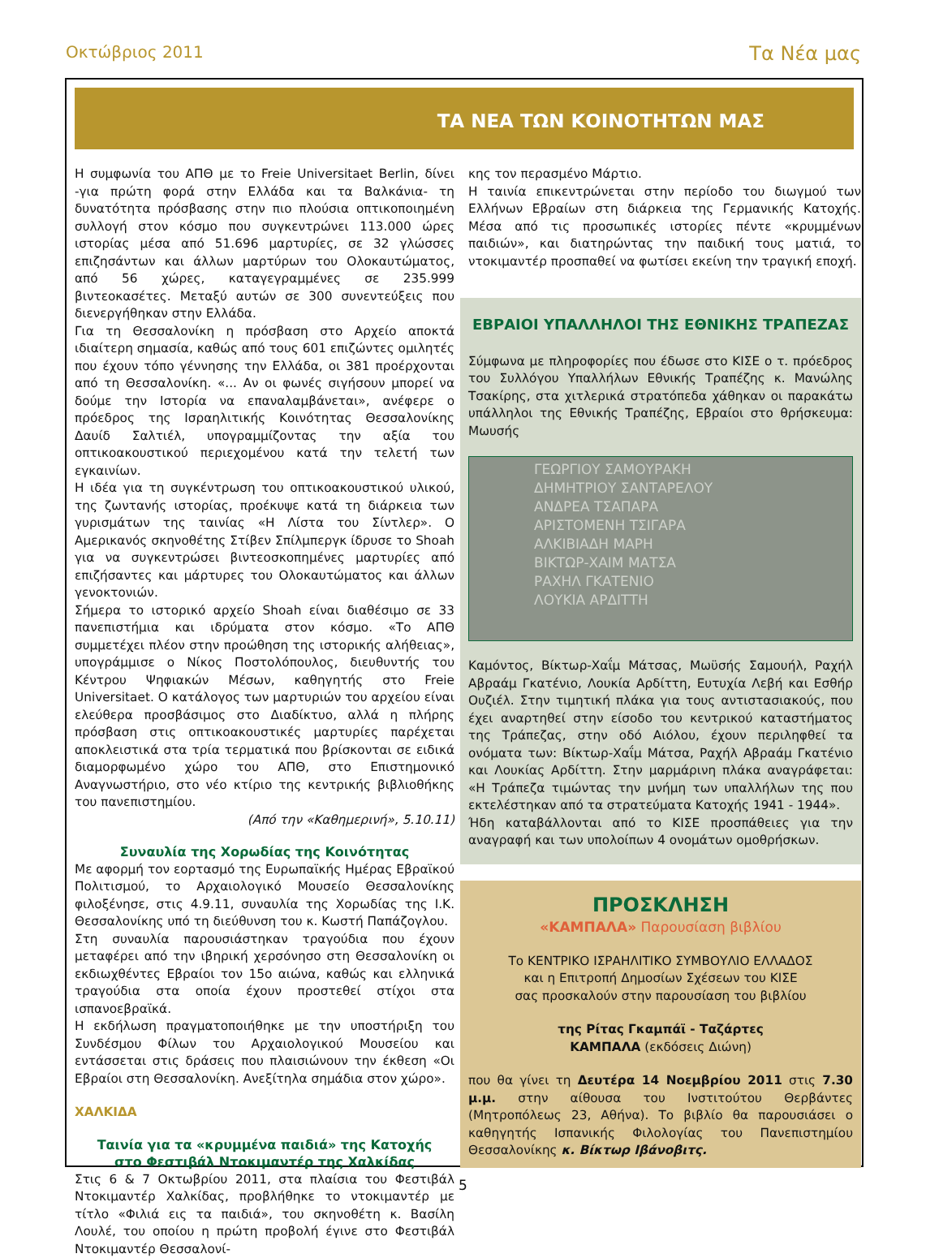Οκτώβριος 2011 Τα Νέα μας
ΤΑ ΝΕΑ ΤΩΝ ΚΟΙΝΟΤΗΤΩΝ ΜΑΣ
Η συμφωνία του ΑΠΘ με το Freie Universitaet Berlin, δίνει -για πρώτη φορά στην Ελλάδα και τα Βαλκάνια- τη δυνατότητα πρόσβασης στην πιο πλούσια οπτικοποιημένη συλλογή στον κόσμο που συγκεντρώνει 113.000 ώρες ιστορίας μέσα από 51.696 μαρτυρίες, σε 32 γλώσσες επιζησάντων και άλλων μαρτύρων του Ολοκαυτώματος, από 56 χώρες, καταγεγραμμένες σε 235.999 βιντεοκασέτες. Μεταξύ αυτών σε 300 συνεντεύξεις που διενεργήθηκαν στην Ελλάδα.
Για τη Θεσσαλονίκη η πρόσβαση στο Αρχείο αποκτά ιδιαίτερη σημασία, καθώς από τους 601 επιζώντες ομιλητές που έχουν τόπο γέννησης την Ελλάδα, οι 381 προέρχονται από τη Θεσσαλονίκη. «... Αν οι φωνές σιγήσουν μπορεί να δούμε την Ιστορία να επαναλαμβάνεται», ανέφερε ο πρόεδρος της Ισραηλιτικής Κοινότητας Θεσσαλονίκης Δαυίδ Σαλτιέλ, υπογραμμίζοντας την αξία του οπτικοακουστικού περιεχομένου κατά την τελετή των εγκαινίων.
Η ιδέα για τη συγκέντρωση του οπτικοακουστικού υλικού, της ζωντανής ιστορίας, προέκυψε κατά τη διάρκεια των γυρισμάτων της ταινίας «Η Λίστα του Σίντλερ». Ο Αμερικανός σκηνοθέτης Στίβεν Σπίλμπεργκ ίδρυσε το Shoah για να συγκεντρώσει βιντεοσκοπημένες μαρτυρίες από επιζήσαντες και μάρτυρες του Ολοκαυτώματος και άλλων γενοκτονιών.
Σήμερα το ιστορικό αρχείο Shoah είναι διαθέσιμο σε 33 πανεπιστήμια και ιδρύματα στον κόσμο. «Το ΑΠΘ συμμετέχει πλέον στην προώθηση της ιστορικής αλήθειας», υπογράμμισε ο Νίκος Ποστολόπουλος, διευθυντής του Κέντρου Ψηφιακών Μέσων, καθηγητής στο Freie Universitaet. Ο κατάλογος των μαρτυριών του αρχείου είναι ελεύθερα προσβάσιμος στο Διαδίκτυο, αλλά η πλήρης πρόσβαση στις οπτικοακουστικές μαρτυρίες παρέχεται αποκλειστικά στα τρία τερματικά που βρίσκονται σε ειδικά διαμορφωμένο χώρο του ΑΠΘ, στο Επιστημονικό Αναγνωστήριο, στο νέο κτίριο της κεντρικής βιβλιοθήκης του πανεπιστημίου.
(Από την «Καθημερινή», 5.10.11)
Συναυλία της Χορωδίας της Κοινότητας
Με αφορμή τον εορτασμό της Ευρωπαϊκής Ημέρας Εβραϊκού Πολιτισμού, το Αρχαιολογικό Μουσείο Θεσσαλονίκης φιλοξένησε, στις 4.9.11, συναυλία της Χορωδίας της Ι.Κ. Θεσσαλονίκης υπό τη διεύθυνση του κ. Κωστή Παπάζογλου.
Στη συναυλία παρουσιάστηκαν τραγούδια που έχουν μεταφέρει από την ιβηρική χερσόνησο στη Θεσσαλονίκη οι εκδιωχθέντες Εβραίοι τον 15ο αιώνα, καθώς και ελληνικά τραγούδια στα οποία έχουν προστεθεί στίχοι στα ισπανοεβραϊκά.
Η εκδήλωση πραγματοποιήθηκε με την υποστήριξη του Συνδέσμου Φίλων του Αρχαιολογικού Μουσείου και εντάσσεται στις δράσεις που πλαισιώνουν την έκθεση «Οι Εβραίοι στη Θεσσαλονίκη. Ανεξίτηλα σημάδια στον χώρο».
ΧΑΛΚΙΔΑ
Ταινία για τα «κρυμμένα παιδιά» της Κατοχής
στο Φεστιβάλ Ντοκιμαντέρ της Χαλκίδας
Στις 6 & 7 Οκτωβρίου 2011, στα πλαίσια του Φεστιβάλ Ντοκιμαντέρ Χαλκίδας, προβλήθηκε το ντοκιμαντέρ με τίτλο «Φιλιά εις τα παιδιά», του σκηνοθέτη κ. Βασίλη Λουλέ, του οποίου η πρώτη προβολή έγινε στο Φεστιβάλ Ντοκιμαντέρ Θεσσαλονί-
κης τον περασμένο Μάρτιο.
Η ταινία επικεντρώνεται στην περίοδο του διωγμού των Ελλήνων Εβραίων στη διάρκεια της Γερμανικής Κατοχής. Μέσα από τις προσωπικές ιστορίες πέντε «κρυμμένων παιδιών», και διατηρώντας την παιδική τους ματιά, το ντοκιμαντέρ προσπαθεί να φωτίσει εκείνη την τραγική εποχή.
ΕΒΡΑΙΟΙ ΥΠΑΛΛΗΛΟΙ ΤΗΣ ΕΘΝΙΚΗΣ ΤΡΑΠΕΖΑΣ
Σύμφωνα με πληροφορίες που έδωσε στο ΚΙΣΕ ο τ. πρόεδρος του Συλλόγου Υπαλλήλων Εθνικής Τραπέζης κ. Μανώλης Τσακίρης, στα χιτλερικά στρατόπεδα χάθηκαν οι παρακάτω υπάλληλοι της Εθνικής Τραπέζης, Εβραίοι στο θρήσκευμα: Μωυσής
ΓΕΩΡΓΙΟΥ ΣΑΜΟΥΡΑΚΗ
ΔΗΜΗΤΡΙΟΥ ΣΑΝΤΑΡΕΛΟΥ
ΑΝΔΡΕΑ ΤΣΑΠΑΡΑ
ΑΡΙΣΤΟΜΕΝΗ ΤΣΙΓΑΡΑ
ΑΛΚΙΒΙΑΔΗ ΜΑΡΗ
ΒΙΚΤΩΡ-ΧΑΙΜ ΜΑΤΣΑ
ΡΑΧΗΛ ΓΚΑΤΕΝΙΟ
ΛΟΥΚΙΑ ΑΡΔΙΤΤΗ
Καμόντος, Βίκτωρ-Χαΐμ Μάτσας, Μωϋσής Σαμουήλ, Ραχήλ Αβραάμ Γκατένιο, Λουκία Αρδίττη, Ευτυχία Λεβή και Εσθήρ Ουζιέλ. Στην τιμητική πλάκα για τους αντιστασιακούς, που έχει αναρτηθεί στην είσοδο του κεντρικού καταστήματος της Τράπεζας, στην οδό Αιόλου, έχουν περιληφθεί τα ονόματα των: Βίκτωρ-Χαΐμ Μάτσα, Ραχήλ Αβραάμ Γκατένιο και Λουκίας Αρδίττη. Στην μαρμάρινη πλάκα αναγράφεται: «Η Τράπεζα τιμώντας την μνήμη των υπαλλήλων της που εκτελέστηκαν από τα στρατεύματα Κατοχής 1941 - 1944».
Ήδη καταβάλλονται από το ΚΙΣΕ προσπάθειες για την αναγραφή και των υπολοίπων 4 ονομάτων ομοθρήσκων.
ΠΡΟΣΚΛΗΣΗ
«ΚΑΜΠΑΛΑ» Παρουσίαση βιβλίου
Το ΚΕΝΤΡΙΚΟ ΙΣΡΑΗΛΙΤΙΚΟ ΣΥΜΒΟΥΛΙΟ ΕΛΛΑΔΟΣ
και η Επιτροπή Δημοσίων Σχέσεων του ΚΙΣΕ
σας προσκαλούν στην παρουσίαση του βιβλίου
της Ρίτας Γκαμπάϊ - Ταζάρτες
ΚΑΜΠΑΛΑ (εκδόσεις Διώνη)
που θα γίνει τη Δευτέρα 14 Νοεμβρίου 2011 στις 7.30 μ.μ. στην αίθουσα του Ινστιτούτου Θερβάντες (Μητροπόλεως 23, Αθήνα). Το βιβλίο θα παρουσιάσει ο καθηγητής Ισπανικής Φιλολογίας του Πανεπιστημίου Θεσσαλονίκης κ. Βίκτωρ Ιβάνοβιτς.
5